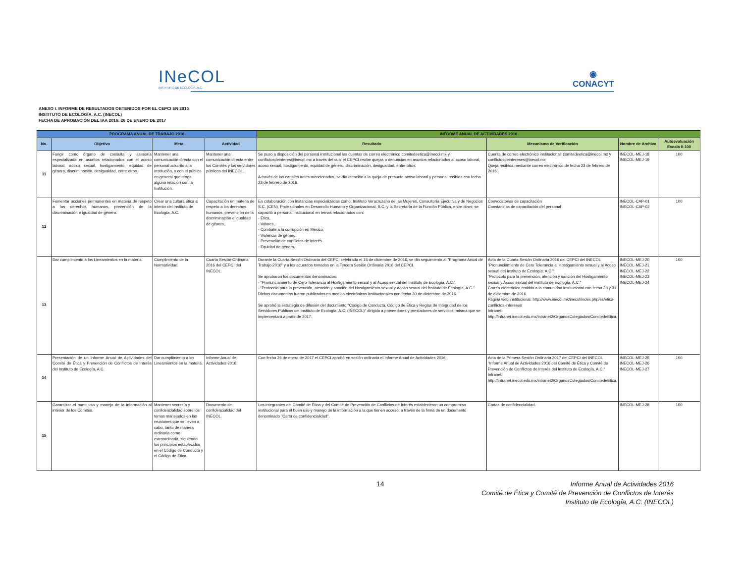INeCOL
INSTITUTO DE ECOLOGÍA, A.C.
◉
CONACYT
ANEXO I. INFORME DE RESULTADOS OBTENIDOS POR EL CEPCI EN 2016
INSTITUTO DE ECOLOGÍA, A.C. (INECOL)
FECHA DE APROBACIÓN DEL IAA 2016: 26 DE ENERO DE 2017
| PROGRAMA ANUAL DE TRABAJO 2016 | | | | INFORME ANUAL DE ACTIVIDADES 2016 | | | |
| --- | --- | --- | --- | --- | --- | --- | --- |
| No. | Objetivo | Meta | Actividad | Resultado | Mecanismo de Verificación | Nombre de Archivo | Autoevaluación Escala 0-100 |
| 11 | Fungir como órgano de consulta y asesoría especializada en asuntos relacionados con el acoso laboral, acoso sexual, hostigamiento, equidad de género, discriminación, desigualdad, entre otros. | Mantener una comunicación directa con el personal adscrito a la Institución, y con el público en general que tenga alguna relación con la Institución. | Mantener una comunicación directa entre los Comités y los servidores públicos del INECOL. | Se puso a disposición del personal institucional las cuentas de correo electrónico comitedeetica@inecol.mx y conflictosdeinteres@inecol.mx a través del cual el CEPCI recibe quejas o denuncias en asuntos relacionados al acoso laboral, acoso sexual, hostigamiento, equidad de género, discriminación, desigualdad, entre otros. A través de los canales antes mencionados, se dio atención a la queja de presunto acoso laboral y personal recibida con fecha 23 de febrero de 2016. | Cuenta de correo electrónico institucional: comitedeetica@inecol.mx y conflictosdeintereses@inecol.mx Queja recibida mediante correo electrónico de fecha 23 de febrero de 2016 | INECOL-MEJ-18 INECOL-MEJ-19 | 100 |
| 12 | Fomentar acciones permanentes en materia de respeto a los derechos humanos, prevención de la discriminación e igualdad de género. | Crear una cultura ética al interior del Instituto de Ecología, A.C. | Capacitación en materia de respeto a los derechos humanos, prevención de la discriminación e igualdad de género. | En colaboración con instancias especializadas como: Instituto Veracruzano de las Mujeres, Consultoría Ejecutiva y de Negocios S.C. (CEN), Profesionales en Desarrollo Humano y Organizacional, S.C. y la Secretaría de la Función Pública, entre otros; se capacitó a personal institucional en temas relacionados con: - Ética, - Valores, - Combate a la corrupción en México, - Violencia de género, - Prevención de conflictos de interés - Equidad de género. | Convocatorias de capacitación Constancias de capacitación del personal | INECOL-CAP-01 INECOL-CAP-02 | 100 |
| 13 | Dar cumplimiento a los Lineamientos en la materia. | Cumplimiento de la Normatividad. | Cuarta Sesión Ordinaria 2016 del CEPCI del INECOL. | Durante la Cuarta Sesión Ordinaria del CEPCI celebrada el 15 de diciembre de 2016, se dio seguimiento al "Programa Anual de Trabajo 2016" y a los acuerdos tomados en la Tercera Sesión Ordinaria 2016 del CEPCI. Se aprobaron los documentos denominados: - "Pronunciamiento de Cero Tolerancia al Hostigamiento sexual y al Acoso sexual del Instituto de Ecología, A.C." - "Protocolo para la prevención, atención y sanción del Hostigamiento sexual y Acoso sexual del instituto de Ecología, A.C." Dichos documentos fueron publicados en medios electrónicos institucionales con fecha 30 de diciembre de 2016. Se aprobó la estrategia de difusión del documento "Código de Conducta, Código de Ética y Reglas de Integridad de los Servidores Públicos del Instituto de Ecología, A.C. (INECOL)" dirigida a proveedores y prestadores de servicios, misma que se implementará a partir de 2017. | Acta de la Cuarta Sesión Ordinaria 2016 del CEPCI del INECOL "Pronunciamiento de Cero Tolerancia al Hostigamiento sexual y al Acoso sexual del Instituto de Ecología, A.C." "Protocolo para la prevención, atención y sanción del Hostigamiento sexual y Acoso sexual del instituto de Ecología, A.C." Correo electrónico emitido a la comunidad institucional con fecha 30 y 31 de diciembre de 2016 Página web institucional: http://www.inecol.mx/inecol/index.php/es/etica-conflictos-intereses Intranet: http://intranet.inecol.edu.mx/intranet2/OrganosColegiados/ComitedeEtica. | INECOL-MEJ-20 INECOL-MEJ-21 INECOL-MEJ-22 INECOL-MEJ-23 INECOL-MEJ-24 | 100 |
| 14 | Presentación de un Informe Anual de Actividades del Comité de Ética y Prevención de Conflictos de Interés del Instituto de Ecología, A.C. | Dar cumplimiento a los Lineamientos en la materia. | Informe Anual de Actividades 2016. | Con fecha 26 de enero de 2017 el CEPCI aprobó en sesión ordinaria el Informe Anual de Actividades 2016. | Acta de la Primera Sesión Ordinaria 2017 del CEPCI del INECOL "Informe Anual de Actividades 2016 del Comité de Ética y Comité de Prevención de Conflictos de Interés del Instituto de Ecología, A.C." Intranet: http://intranet.inecol.edu.mx/intranet2/OrganosColegiados/ComitedeEtica. | INECOL-MEJ-25 INECOL-MEJ-26 INECOL-MEJ-27 | 100 |
| 15 | Garantizar el buen uso y manejo de la información al interior de los Comités. | Mantener secrecía y confidencialidad sobre los temas manejados en las reuniones que se lleven a cabo, tanto de manera ordinaria como extraordinaria, siguiendo los principios establecidos en el Código de Conducta y el Código de Ética. | Documento de confidencialidad del INECOL. | Los integrantes del Comité de Ética y del Comité de Prevención de Conflictos de Interés establecieron un compromiso institucional para el buen uso y manejo de la información a la que tienen acceso, a través de la firma de un documento denominado "Carta de confidencialidad". | Cartas de confidencialidad. | INECOL-MEJ-28 | 100 |
14
Informe Anual de Actividades 2016
Comité de Ética y Comité de Prevención de Conflictos de Interés
Instituto de Ecología, A.C. (INECOL)